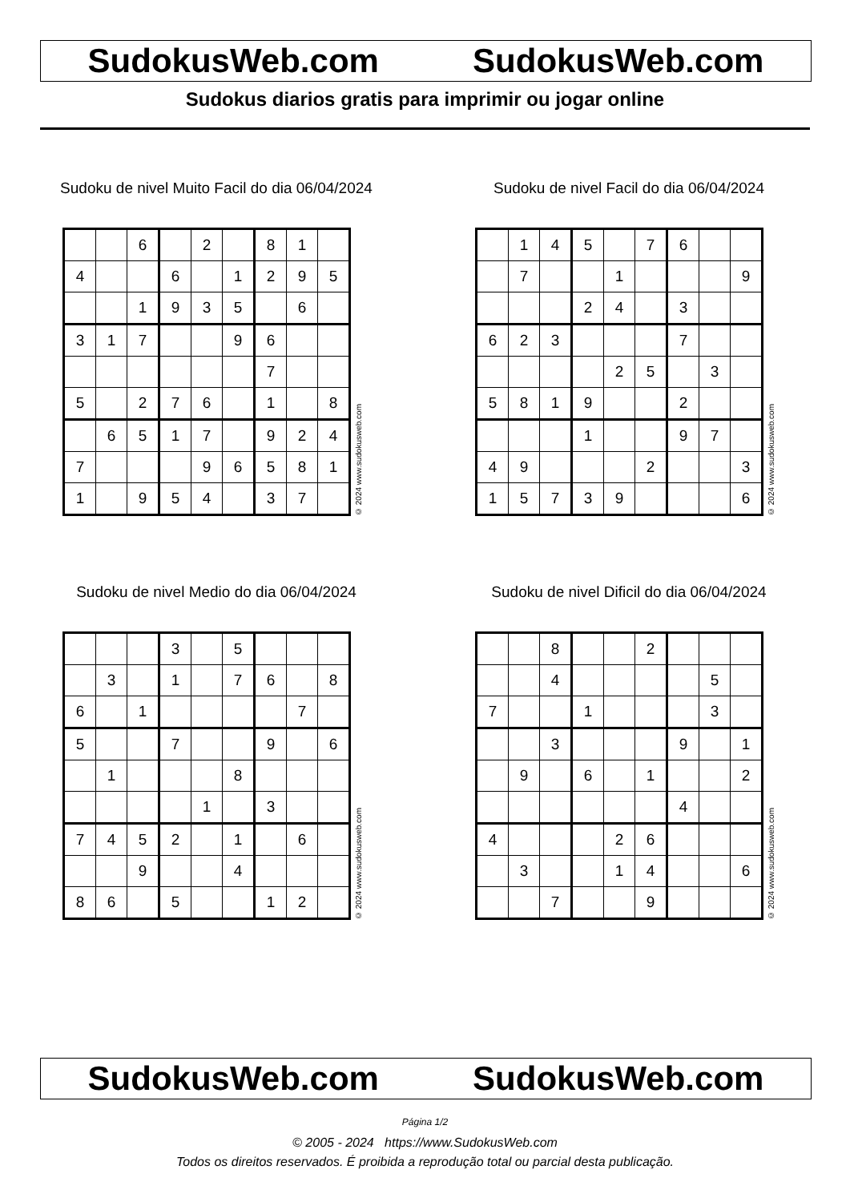SudokusWeb.com SudokusWeb.com
Sudokus diarios gratis para imprimir ou jogar online
Sudoku de nivel Muito Facil do dia 06/04/2024
| | | 6 | | 2 | | 8 | 1 | |
| 4 | | | 6 | | 1 | 2 | 9 | 5 |
| | | 1 | 9 | 3 | 5 | | 6 | |
| 3 | 1 | 7 | | | 9 | 6 | | |
| | | | | | | 7 | | |
| 5 | | 2 | 7 | 6 | | 1 | | 8 |
| | 6 | 5 | 1 | 7 | | 9 | 2 | 4 |
| 7 | | | | 9 | 6 | 5 | 8 | 1 |
| 1 | | 9 | 5 | 4 | | 3 | 7 | |
© 2024 www.sudokusweb.com
Sudoku de nivel Facil do dia 06/04/2024
| | 1 | 4 | 5 | | 7 | 6 | | |
| | 7 | | | 1 | | | | 9 |
| | | | 2 | 4 | | 3 | | |
| 6 | 2 | 3 | | | | 7 | | |
| | | | | 2 | 5 | | 3 | |
| 5 | 8 | 1 | 9 | | | 2 | | |
| | | | 1 | | | 9 | 7 | |
| 4 | 9 | | | | 2 | | | 3 |
| 1 | 5 | 7 | 3 | 9 | | | | 6 |
© 2024 www.sudokusweb.com
Sudoku de nivel Medio do dia 06/04/2024
| | | | 3 | | 5 | | | |
| | 3 | | 1 | | 7 | 6 | | 8 |
| 6 | | 1 | | | | | 7 | |
| 5 | | | 7 | | | 9 | | 6 |
| | 1 | | | | 8 | | | |
| | | | | 1 | | 3 | | |
| 7 | 4 | 5 | 2 | | 1 | | 6 | |
| | | 9 | | | 4 | | | |
| 8 | 6 | | 5 | | | 1 | 2 | |
© 2024 www.sudokusweb.com
Sudoku de nivel Dificil do dia 06/04/2024
| | | 8 | | | 2 | | | |
| | | 4 | | | | | 5 | |
| 7 | | | 1 | | | | 3 | |
| | | 3 | | | | 9 | | 1 |
| | 9 | | 6 | | 1 | | | 2 |
| | | | | | | 4 | | |
| 4 | | | | 2 | 6 | | | |
| | 3 | | | 1 | 4 | | | 6 |
| | | 7 | | | 9 | | | |
© 2024 www.sudokusweb.com
SudokusWeb.com SudokusWeb.com
Página 1/2
© 2005 - 2024 https://www.SudokusWeb.com
Todos os direitos reservados. É proibida a reprodução total ou parcial desta publicação.